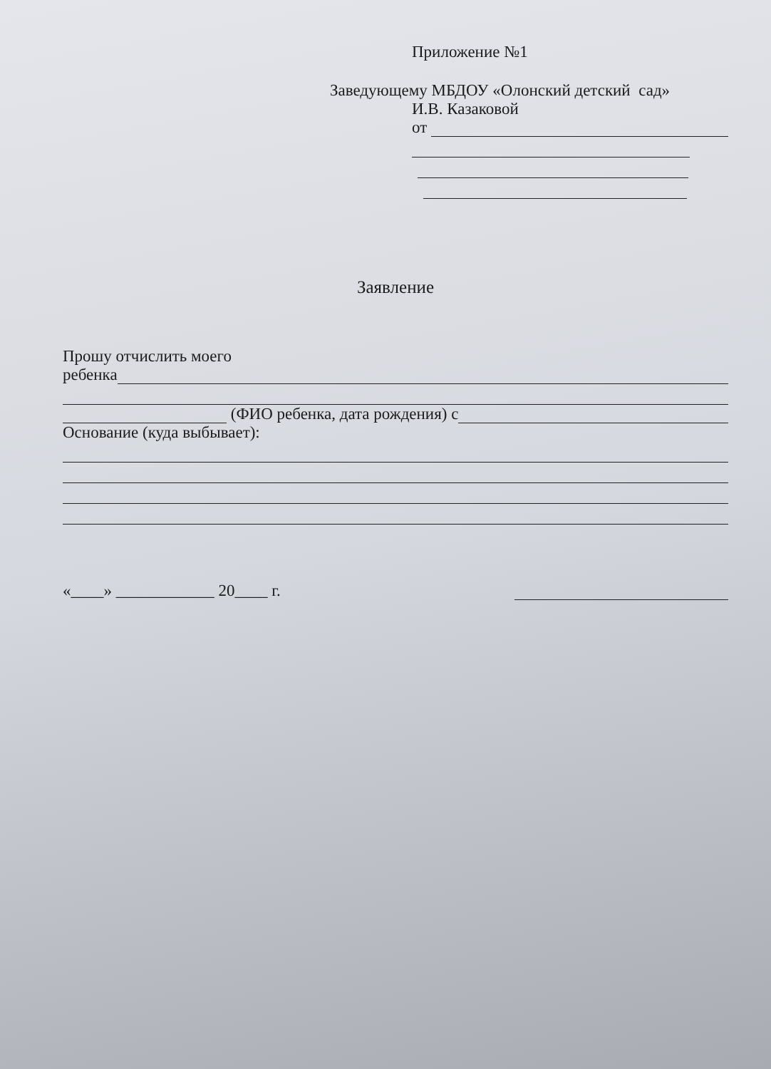Приложение №1
Заведующему МБДОУ «Олонский детский сад»
И.В. Казаковой
от
Заявление
Прошу отчислить моего
ребенка
(ФИО ребенка, дата рождения) с
Основание (куда выбывает):
«____» ____________ 20____ г.